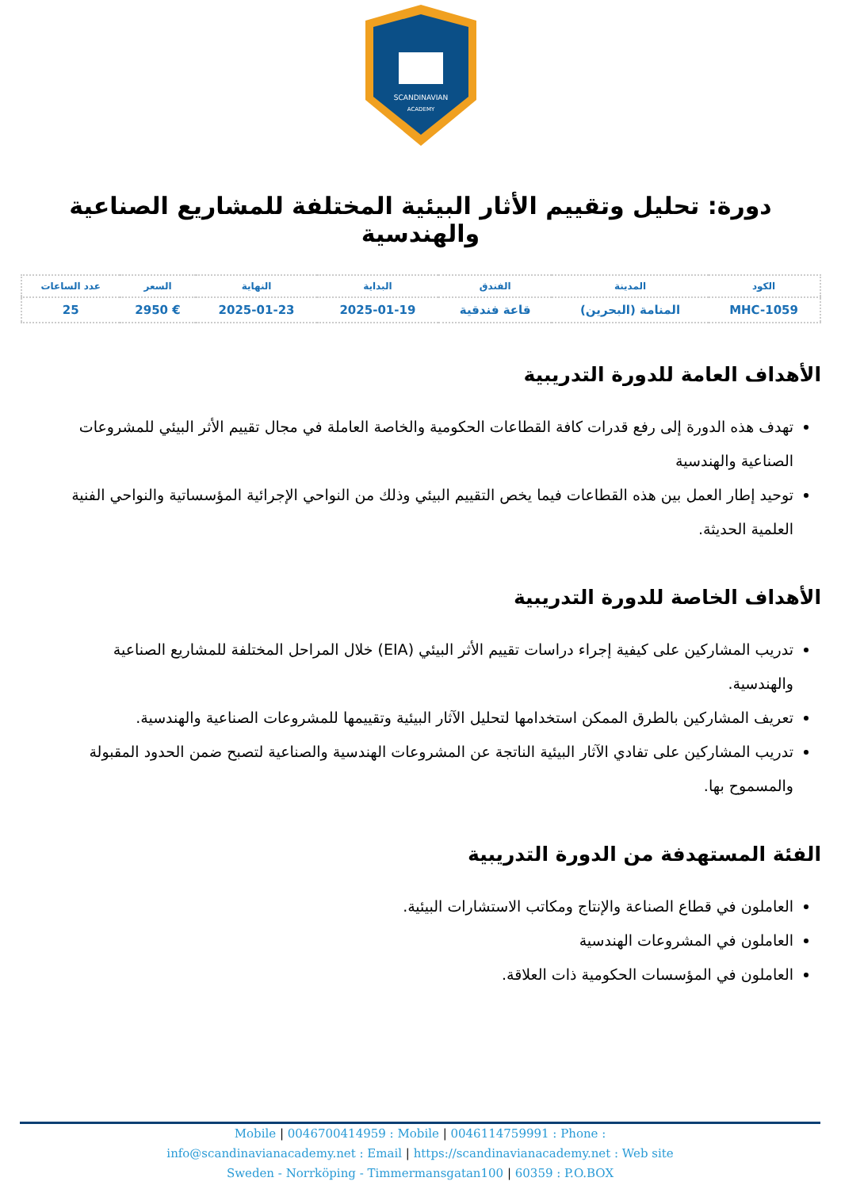SCANDINAVIAN
ACADEMY
دورة: تحليل وتقييم الأثار البيئية المختلفة للمشاريع الصناعية والهندسية
| الكود | المدينة | الفندق | البداية | النهاية | السعر | عدد الساعات |
| --- | --- | --- | --- | --- | --- | --- |
| MHC-1059 | المنامة (البحرين) | قاعة فندقية | 2025-01-19 | 2025-01-23 | € 2950 | 25 |
الأهداف العامة للدورة التدريبية
تهدف هذه الدورة إلى رفع قدرات كافة القطاعات الحكومية والخاصة العاملة في مجال تقييم الأثر البيئي للمشروعات الصناعية والهندسية
توحيد إطار العمل بين هذه القطاعات فيما يخص التقييم البيئي وذلك من النواحي الإجرائية المؤسساتية والنواحي الفنية العلمية الحديثة.
الأهداف الخاصة للدورة التدريبية
تدريب المشاركين على كيفية إجراء دراسات تقييم الأثر البيئي (EIA) خلال المراحل المختلفة للمشاريع الصناعية والهندسية.
تعريف المشاركين بالطرق الممكن استخدامها لتحليل الآثار البيئية وتقييمها للمشروعات الصناعية والهندسية.
تدريب المشاركين على تفادي الآثار البيئية الناتجة عن المشروعات الهندسية والصناعية لتصبح ضمن الحدود المقبولة والمسموح بها.
الفئة المستهدفة من الدورة التدريبية
العاملون في قطاع الصناعة والإنتاج ومكاتب الاستشارات البيئية.
العاملون في المشروعات الهندسية
العاملون في المؤسسات الحكومية ذات العلاقة.
Mobile | 0046700414959 : Mobile | 0046114759991 : Phone :
info@scandinavianacademy.net : Email | https://scandinavianacademy.net : Web site
Sweden - Norrköping - Timmermansgatan100 | 60359 : P.O.BOX